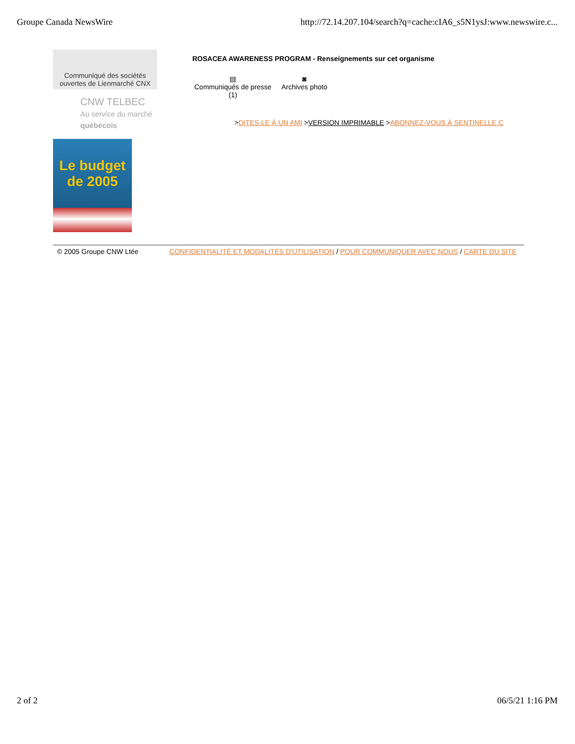Groupe Canada NewsWire http://72.14.207.104/search?q=cache:cIA6_s5N1ysJ:www.newswire.c...
Communiqué des sociétés
ouvertes de Lienmarché CNX
CNW TELBEC
Au service du marché québécois
Le budget
de 2005
ROSACEA AWARENESS PROGRAM - Renseignements sur cet organisme
▤
Communiqués de presse
(1)
◙
Archives photo
>DITES-LE À UN AMI >VERSION IMPRIMABLE >ABONNEZ-VOUS À SENTINELLE C
© 2005 Groupe CNW Ltée CONFIDENTIALITÉ ET MODALITÉS D'UTILISATION / POUR COMMUNIQUER AVEC NOUS / CARTE DU SITE
2 of 2 06/5/21 1:16 PM